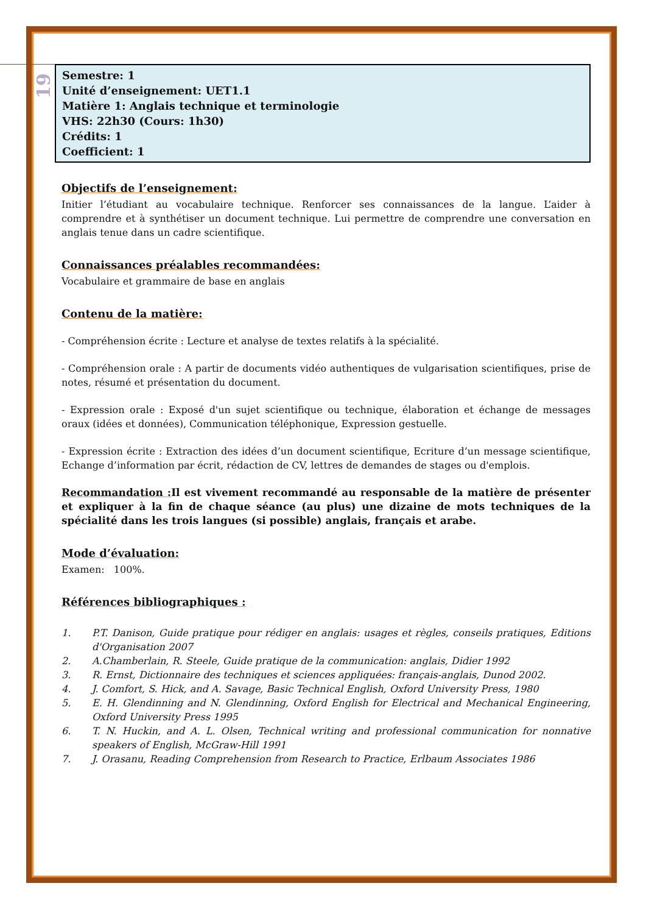19
Semestre: 1
Unité d’enseignement: UET1.1
Matière 1: Anglais technique et terminologie
VHS: 22h30 (Cours: 1h30)
Crédits: 1
Coefficient: 1
Objectifs de l’enseignement:
Initier l’étudiant au vocabulaire technique. Renforcer ses connaissances de la langue. L’aider à comprendre et à synthétiser un document technique. Lui permettre de comprendre une conversation en anglais tenue dans un cadre scientifique.
Connaissances préalables recommandées:
Vocabulaire et grammaire de base en anglais
Contenu de la matière:
- Compréhension écrite : Lecture et analyse de textes relatifs à la spécialité.
- Compréhension orale : A partir de documents vidéo authentiques de vulgarisation scientifiques, prise de notes, résumé et présentation du document.
- Expression orale : Exposé d'un sujet scientifique ou technique, élaboration et échange de messages oraux (idées et données), Communication téléphonique, Expression gestuelle.
- Expression écrite : Extraction des idées d’un document scientifique, Ecriture d’un message scientifique, Echange d’information par écrit, rédaction de CV, lettres de demandes de stages ou d'emplois.
Recommandation : Il est vivement recommandé au responsable de la matière de présenter et expliquer à la fin de chaque séance (au plus) une dizaine de mots techniques de la spécialité dans les trois langues (si possible) anglais, français et arabe.
Mode d’évaluation:
Examen: 100%.
Références bibliographiques :
1. P.T. Danison, Guide pratique pour rédiger en anglais: usages et règles, conseils pratiques, Editions d'Organisation 2007
2. A.Chamberlain, R. Steele, Guide pratique de la communication: anglais, Didier 1992
3. R. Ernst, Dictionnaire des techniques et sciences appliquées: français-anglais, Dunod 2002.
4. J. Comfort, S. Hick, and A. Savage, Basic Technical English, Oxford University Press, 1980
5. E. H. Glendinning and N. Glendinning, Oxford English for Electrical and Mechanical Engineering, Oxford University Press 1995
6. T. N. Huckin, and A. L. Olsen, Technical writing and professional communication for nonnative speakers of English, McGraw-Hill 1991
7. J. Orasanu, Reading Comprehension from Research to Practice, Erlbaum Associates 1986